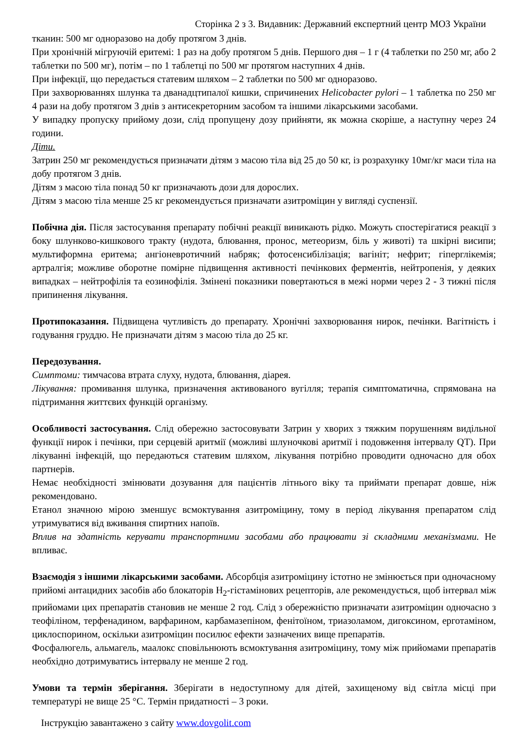Сторінка 2 з 3. Видавник: Державний експертний центр МОЗ України
тканин: 500 мг одноразово на добу протягом 3 днів.
При хронічній мігруючій еритемі: 1 раз на добу протягом 5 днів. Першого дня – 1 г (4 таблетки по 250 мг, або 2 таблетки по 500 мг), потім – по 1 таблетці по 500 мг протягом наступних 4 днів.
При інфекції, що передається статевим шляхом – 2 таблетки по 500 мг одноразово.
При захворюваннях шлунка та дванадцтипалої кишки, спричинених Helicobacter pylori – 1 таблетка по 250 мг 4 рази на добу протягом 3 днів з антисекреторним засобом та іншими лікарськими засобами.
У випадку пропуску прийому дози, слід пропущену дозу прийняти, як можна скоріше, а наступну через 24 години.
Діти.
Затрин 250 мг рекомендується призначати дітям з масою тіла від 25 до 50 кг, із розрахунку 10мг/кг маси тіла на добу протягом 3 днів.
Дітям з масою тіла понад 50 кг призначають дози для дорослих.
Дітям з масою тіла менше 25 кг рекомендується призначати азитроміцин у вигляді суспензії.
Побічна дія. Після застосування препарату побічні реакції виникають рідко. Можуть спостерігатися реакції з боку шлунково-кишкового тракту (нудота, блювання, пронос, метеоризм, біль у животі) та шкірні висипи; мультиформна еритема; ангіоневротичний набряк; фотосенсибілізація; вагініт; нефрит; гіперглікемія; артралгія; можливе оборотне помірне підвищення активності печінкових ферментів, нейтропенія, у деяких випадках – нейтрофілія та еозинофілія. Змінені показники повертаються в межі норми через 2 - 3 тижні після припинення лікування.
Протипоказання. Підвищена чутливість до препарату. Хронічні захворювання нирок, печінки. Вагітність і годування груддю. Не призначати дітям з масою тіла до 25 кг.
Передозування.
Симптоми: тимчасова втрата слуху, нудота, блювання, діарея.
Лікування: промивання шлунка, призначення активованого вугілля; терапія симптоматична, спрямована на підтримання життєвих функцій організму.
Особливості застосування. Слід обережно застосовувати Затрин у хворих з тяжким порушенням видільної функції нирок і печінки, при серцевій аритмії (можливі шлуночкові аритмії і подовження інтервалу QT). При лікуванні інфекцій, що передаються статевим шляхом, лікування потрібно проводити одночасно для обох партнерів.
Немає необхідності змінювати дозування для пацієнтів літнього віку та приймати препарат довше, ніж рекомендовано.
Етанол значною мірою зменшує всмоктування азитроміцину, тому в період лікування препаратом слід утримуватися від вживання спиртних напоїв.
Вплив на здатність керувати транспортними засобами або працювати зі складними механізмами. Не впливає.
Взаємодія з іншими лікарськими засобами. Абсорбція азитроміцину істотно не змінюється при одночасному прийомі антацидних засобів або блокаторів Н<sub>2</sub>-гістамінових рецепторів, але рекомендується, щоб інтервал між прийомами цих препаратів становив не менше 2 год. Слід з обережністю призначати азитроміцин одночасно з теофіліном, терфенадином, варфарином, карбамазепіном, фенітоїном, триазоламом, дигоксином, ерготаміном, циклоспорином, оскільки азитроміцин посилює ефекти зазначених вище препаратів.
Фосфалюгель, альмагель, маалокс сповільнюють всмоктування азитроміцину, тому між прийомами препаратів необхідно дотримуватись інтервалу не менше 2 год.
Умови та термін зберігання. Зберігати в недоступному для дітей, захищеному від світла місці при температурі не вище 25 °С. Термін придатності – 3 роки.
Інструкцію завантажено з сайту www.dovgolit.com